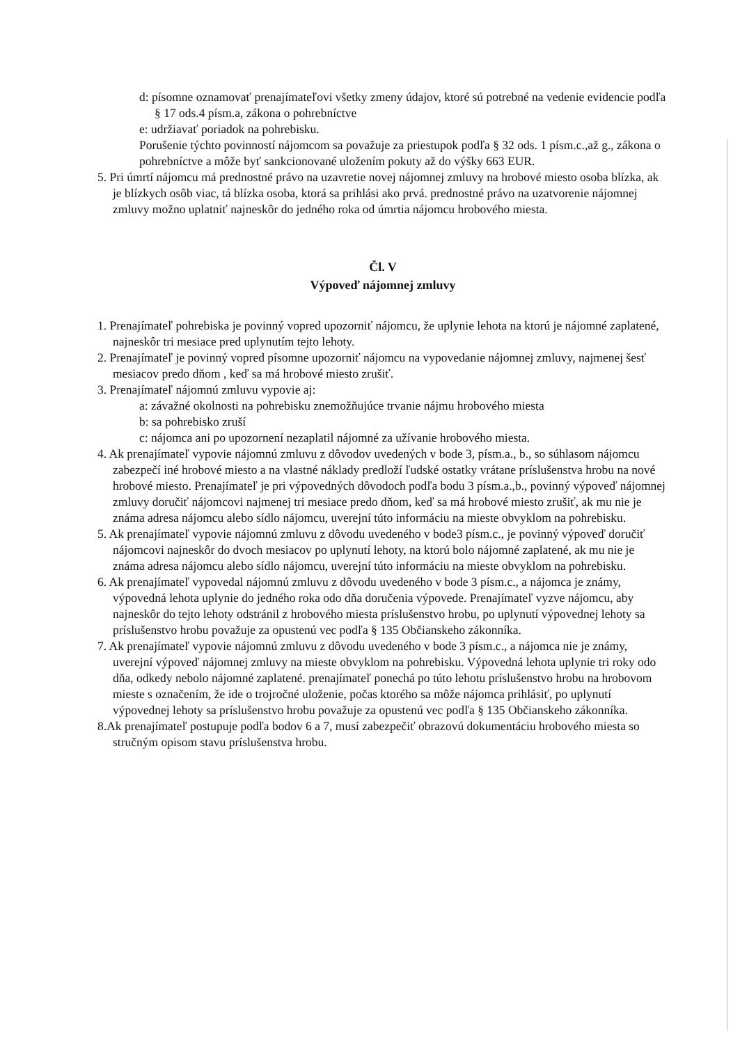d: písomne oznamovať prenajímateľovi všetky zmeny údajov, ktoré sú potrebné na vedenie evidencie podľa § 17 ods.4 písm.a, zákona o pohrebníctve
e: udržiavať poriadok na pohrebisku.
Porušenie týchto povinností nájomcom sa považuje za priestupok podľa § 32 ods. 1 písm.c.,až g., zákona o pohrebníctve a môže byť sankcionované uložením pokuty až do výšky 663 EUR.
5. Pri úmrtí nájomcu má prednostné právo na uzavretie novej nájomnej zmluvy na hrobové miesto osoba blízka, ak je blízkych osôb viac, tá blízka osoba, ktorá sa prihlási ako prvá. prednostné právo na uzatvorenie nájomnej zmluvy možno uplatniť najneskôr do jedného roka od úmrtia nájomcu hrobového miesta.
Čl. V
Výpoveď nájomnej zmluvy
1. Prenajímateľ pohrebiska je povinný vopred upozorniť nájomcu, že uplynie lehota na ktorú je nájomné zaplatené, najneskôr tri mesiace pred uplynutím tejto lehoty.
2. Prenajímateľ je povinný vopred písomne upozorniť nájomcu na vypovedanie nájomnej zmluvy, najmenej šesť mesiacov predo dňom , keď sa má hrobové miesto zrušiť.
3. Prenajímateľ nájomnú zmluvu vypovie aj:
a: závažné okolnosti na pohrebisku znemožňujúce trvanie nájmu hrobového miesta
b: sa pohrebisko zruší
c: nájomca ani po upozornení nezaplatil nájomné za užívanie hrobového miesta.
4. Ak prenajímateľ vypovie nájomnú zmluvu z dôvodov uvedených v bode 3, písm.a., b., so súhlasom nájomcu zabezpečí iné hrobové miesto a na vlastné náklady predloží ľudské ostatky vrátane príslušenstva hrobu na nové hrobové miesto. Prenajímateľ je pri výpovedných dôvodoch podľa bodu 3 písm.a.,b., povinný výpoveď nájomnej zmluvy doručiť nájomcovi najmenej tri mesiace predo dňom, keď sa má hrobové miesto zrušiť, ak mu nie je známa adresa nájomcu alebo sídlo nájomcu, uverejní túto informáciu na mieste obvyklom na pohrebisku.
5. Ak prenajímateľ vypovie nájomnú zmluvu z dôvodu uvedeného v bode3 písm.c., je povinný výpoveď doručiť nájomcovi najneskôr do dvoch mesiacov po uplynutí lehoty, na ktorú bolo nájomné zaplatené, ak mu nie je známa adresa nájomcu alebo sídlo nájomcu, uverejní túto informáciu na mieste obvyklom na pohrebisku.
6. Ak prenajímateľ vypovedal nájomnú zmluvu z dôvodu uvedeného v bode 3 písm.c., a nájomca je známy, výpovedná lehota uplynie do jedného roka odo dňa doručenia výpovede. Prenajímateľ vyzve nájomcu, aby najneskôr do tejto lehoty odstránil z hrobového miesta príslušenstvo hrobu, po uplynutí výpovednej lehoty sa príslušenstvo hrobu považuje za opustenú vec podľa § 135 Občianskeho zákonníka.
7. Ak prenajímateľ vypovie nájomnú zmluvu z dôvodu uvedeného v bode 3 písm.c., a nájomca nie je známy, uverejní výpoveď nájomnej zmluvy na mieste obvyklom na pohrebisku. Výpovedná lehota uplynie tri roky odo dňa, odkedy nebolo nájomné zaplatené. prenajímateľ ponechá po túto lehotu príslušenstvo hrobu na hrobovom mieste s označením, že ide o trojročné uloženie, počas ktorého sa môže nájomca prihlásiť, po uplynutí výpovednej lehoty sa príslušenstvo hrobu považuje za opustenú vec podľa § 135 Občianskeho zákonníka.
8.Ak prenajímateľ postupuje podľa bodov 6 a 7, musí zabezpečiť obrazovú dokumentáciu hrobového miesta so stručným opisom stavu príslušenstva hrobu.